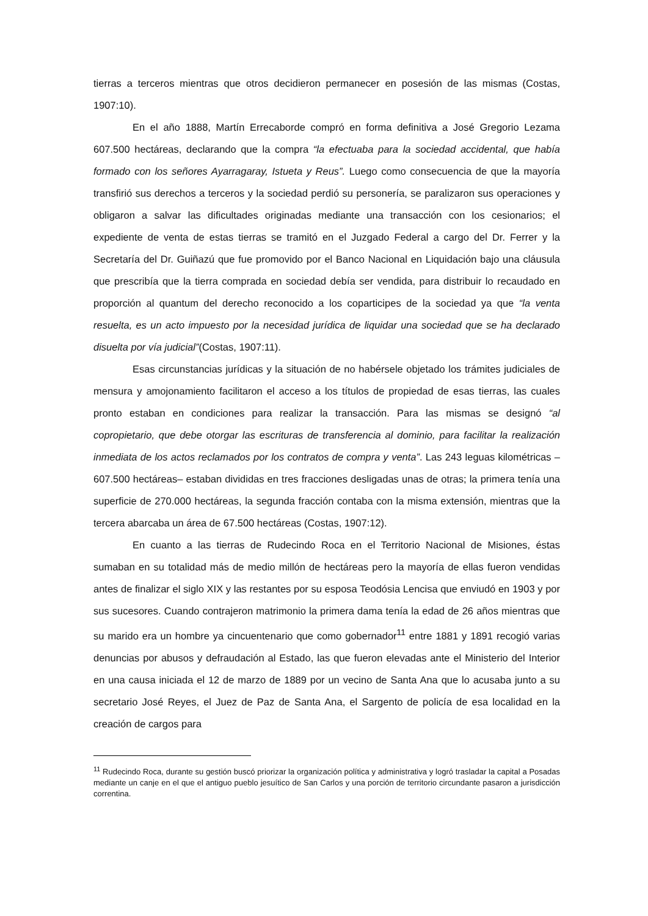tierras a terceros mientras que otros decidieron permanecer en posesión de las mismas (Costas, 1907:10).
En el año 1888, Martín Errecaborde compró en forma definitiva a José Gregorio Lezama 607.500 hectáreas, declarando que la compra “la efectuaba para la sociedad accidental, que había formado con los señores Ayarragaray, Istueta y Reus”. Luego como consecuencia de que la mayoría transfirió sus derechos a terceros y la sociedad perdió su personería, se paralizaron sus operaciones y obligaron a salvar las dificultades originadas mediante una transacción con los cesionarios; el expediente de venta de estas tierras se tramitó en el Juzgado Federal a cargo del Dr. Ferrer y la Secretaría del Dr. Guiñazú que fue promovido por el Banco Nacional en Liquidación bajo una cláusula que prescribía que la tierra comprada en sociedad debía ser vendida, para distribuir lo recaudado en proporción al quantum del derecho reconocido a los coparticipes de la sociedad ya que “la venta resuelta, es un acto impuesto por la necesidad jurídica de liquidar una sociedad que se ha declarado disuelta por vía judicial”(Costas, 1907:11).
Esas circunstancias jurídicas y la situación de no habérsele objetado los trámites judiciales de mensura y amojonamiento facilitaron el acceso a los títulos de propiedad de esas tierras, las cuales pronto estaban en condiciones para realizar la transacción. Para las mismas se designó “al copropietario, que debe otorgar las escrituras de transferencia al dominio, para facilitar la realización inmediata de los actos reclamados por los contratos de compra y venta”. Las 243 leguas kilométricas –607.500 hectáreas– estaban divididas en tres fracciones desligadas unas de otras; la primera tenía una superficie de 270.000 hectáreas, la segunda fracción contaba con la misma extensión, mientras que la tercera abarcaba un área de 67.500 hectáreas (Costas, 1907:12).
En cuanto a las tierras de Rudecindo Roca en el Territorio Nacional de Misiones, éstas sumaban en su totalidad más de medio millón de hectáreas pero la mayoría de ellas fueron vendidas antes de finalizar el siglo XIX y las restantes por su esposa Teodósia Lencisa que enviudó en 1903 y por sus sucesores. Cuando contrajeron matrimonio la primera dama tenía la edad de 26 años mientras que su marido era un hombre ya cincuentenario que como gobernador<sup>11</sup> entre 1881 y 1891 recogió varias denuncias por abusos y defraudación al Estado, las que fueron elevadas ante el Ministerio del Interior en una causa iniciada el 12 de marzo de 1889 por un vecino de Santa Ana que lo acusaba junto a su secretario José Reyes, el Juez de Paz de Santa Ana, el Sargento de policía de esa localidad en la creación de cargos para
<sup>11</sup> Rudecindo Roca, durante su gestión buscó priorizar la organización política y administrativa y logró trasladar la capital a Posadas mediante un canje en el que el antiguo pueblo jesuítico de San Carlos y una porción de territorio circundante pasaron a jurisdicción correntina.